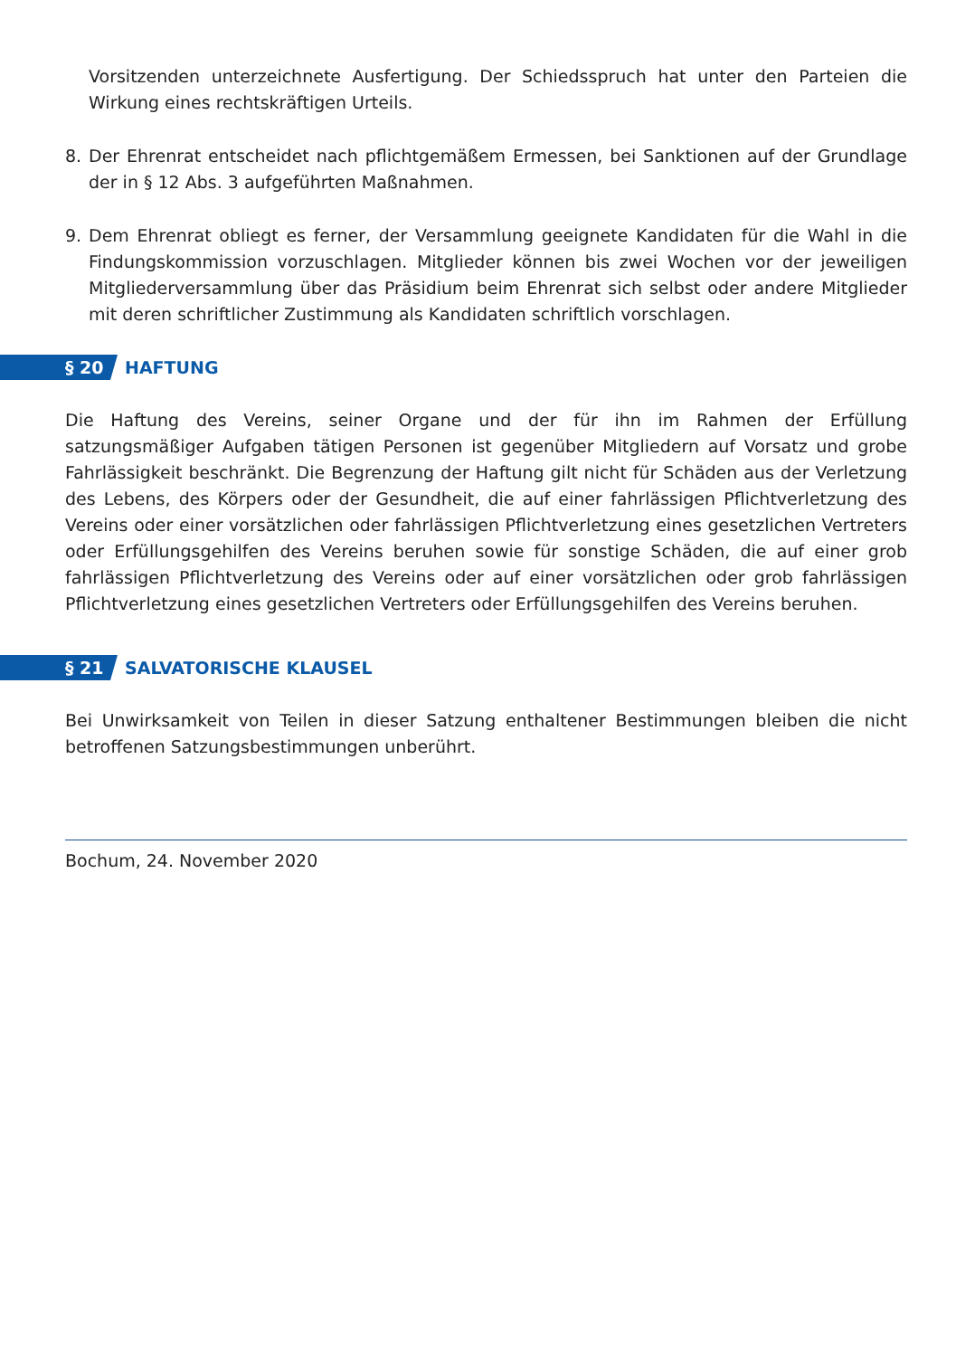Vorsitzenden unterzeichnete Ausfertigung. Der Schiedsspruch hat unter den Parteien die Wirkung eines rechtskräftigen Urteils.
8. Der Ehrenrat entscheidet nach pflichtgemäßem Ermessen, bei Sanktionen auf der Grundlage der in § 12 Abs. 3 aufgeführten Maßnahmen.
9. Dem Ehrenrat obliegt es ferner, der Versammlung geeignete Kandidaten für die Wahl in die Findungskommission vorzuschlagen. Mitglieder können bis zwei Wochen vor der jeweiligen Mitgliederversammlung über das Präsidium beim Ehrenrat sich selbst oder andere Mitglieder mit deren schriftlicher Zustimmung als Kandidaten schriftlich vorschlagen.
§ 20 HAFTUNG
Die Haftung des Vereins, seiner Organe und der für ihn im Rahmen der Erfüllung satzungsmäßiger Aufgaben tätigen Personen ist gegenüber Mitgliedern auf Vorsatz und grobe Fahrlässigkeit beschränkt. Die Begrenzung der Haftung gilt nicht für Schäden aus der Verletzung des Lebens, des Körpers oder der Gesundheit, die auf einer fahrlässigen Pflichtverletzung des Vereins oder einer vorsätzlichen oder fahrlässigen Pflichtverletzung eines gesetzlichen Vertreters oder Erfüllungsgehilfen des Vereins beruhen sowie für sonstige Schäden, die auf einer grob fahrlässigen Pflichtverletzung des Vereins oder auf einer vorsätzlichen oder grob fahrlässigen Pflichtverletzung eines gesetzlichen Vertreters oder Erfüllungsgehilfen des Vereins beruhen.
§ 21 SALVATORISCHE KLAUSEL
Bei Unwirksamkeit von Teilen in dieser Satzung enthaltener Bestimmungen bleiben die nicht betroffenen Satzungsbestimmungen unberührt.
Bochum, 24. November 2020